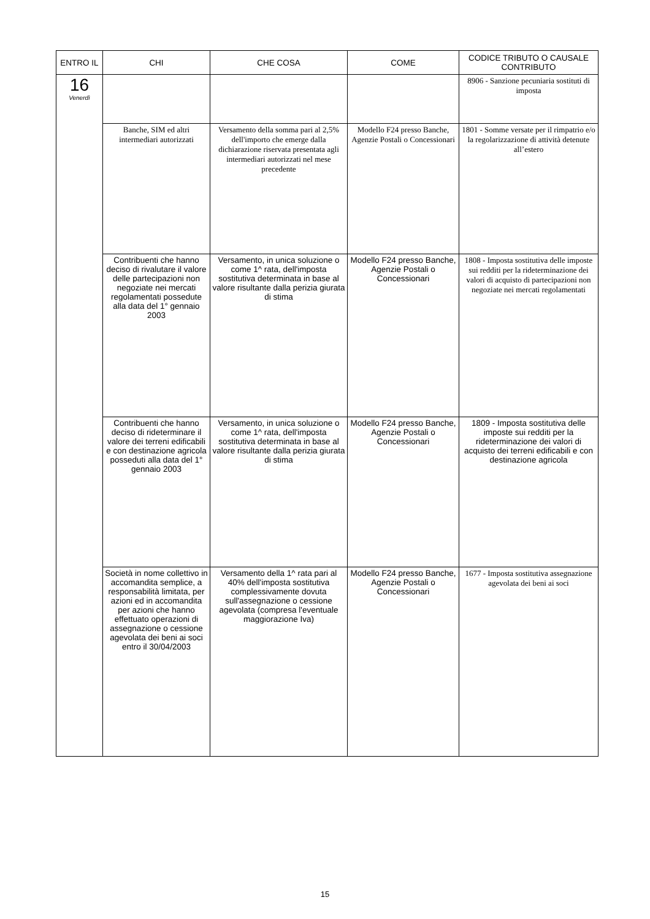| ENTRO IL | CHI | CHE COSA | COME | CODICE TRIBUTO O CAUSALE CONTRIBUTO |
| --- | --- | --- | --- | --- |
| 16 Venerdì | | | | 8906 - Sanzione pecuniaria sostituti di imposta |
| | Banche, SIM ed altri intermediari autorizzati | Versamento della somma pari al 2,5% dell'importo che emerge dalla dichiarazione riservata presentata agli intermediari autorizzati nel mese precedente | Modello F24 presso Banche, Agenzie Postali o Concessionari | 1801 - Somme versate per il rimpatrio e/o la regolarizzazione di attività detenute all’estero |
| | Contribuenti che hanno deciso di rivalutare il valore delle partecipazioni non negoziate nei mercati regolamentati possedute alla data del 1° gennaio 2003 | Versamento, in unica soluzione o come 1^ rata, dell'imposta sostitutiva determinata in base al valore risultante dalla perizia giurata di stima | Modello F24 presso Banche, Agenzie Postali o Concessionari | 1808 - Imposta sostitutiva delle imposte sui redditi per la rideterminazione dei valori di acquisto di partecipazioni non negoziate nei mercati regolamentati |
| | Contribuenti che hanno deciso di rideterminare il valore dei terreni edificabili e con destinazione agricola posseduti alla data del 1° gennaio 2003 | Versamento, in unica soluzione o come 1^ rata, dell'imposta sostitutiva determinata in base al valore risultante dalla perizia giurata di stima | Modello F24 presso Banche, Agenzie Postali o Concessionari | 1809 - Imposta sostitutiva delle imposte sui redditi per la rideterminazione dei valori di acquisto dei terreni edificabili e con destinazione agricola |
| | Società in nome collettivo in accomandita semplice, a responsabilità limitata, per azioni ed in accomandita per azioni che hanno effettuato operazioni di assegnazione o cessione agevolata dei beni ai soci entro il 30/04/2003 | Versamento della 1^ rata pari al 40% dell'imposta sostitutiva complessivamente dovuta sull'assegnazione o cessione agevolata (compresa l'eventuale maggiorazione Iva) | Modello F24 presso Banche, Agenzie Postali o Concessionari | 1677 - Imposta sostitutiva assegnazione agevolata dei beni ai soci |
15